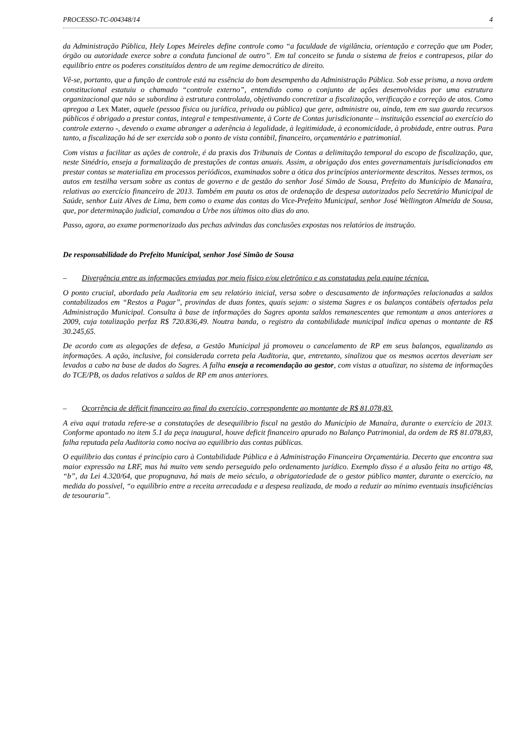PROCESSO-TC-004348/14 4
da Administração Pública, Hely Lopes Meireles define controle como “a faculdade de vigilância, orientação e correção que um Poder, órgão ou autoridade exerce sobre a conduta funcional de outro”. Em tal conceito se funda o sistema de freios e contrapesos, pilar do equilíbrio entre os poderes constituídos dentro de um regime democrático de direito.
Vê-se, portanto, que a função de controle está na essência do bom desempenho da Administração Pública. Sob esse prisma, a nova ordem constitucional estatuiu o chamado “controle externo”, entendido como o conjunto de ações desenvolvidas por uma estrutura organizacional que não se subordina à estrutura controlada, objetivando concretizar a fiscalização, verificação e correção de atos. Como apregoa a Lex Mater, aquele (pessoa física ou jurídica, privada ou pública) que gere, administre ou, ainda, tem em sua guarda recursos públicos é obrigado a prestar contas, integral e tempestivamente, à Corte de Contas jurisdicionante – instituição essencial ao exercício do controle externo -, devendo o exame abranger a aderência à legalidade, à legitimidade, à economicidade, à probidade, entre outras. Para tanto, a fiscalização há de ser exercida sob o ponto de vista contábil, financeiro, orçamentário e patrimonial.
Com vistas a facilitar as ações de controle, é da praxis dos Tribunais de Contas a delimitação temporal do escopo de fiscalização, que, neste Sinédrio, enseja a formalização de prestações de contas anuais. Assim, a obrigação dos entes governamentais jurisdicionados em prestar contas se materializa em processos periódicos, examinados sobre a ótica dos princípios anteriormente descritos. Nesses termos, os autos em testilha versam sobre as contas de governo e de gestão do senhor José Simão de Sousa, Prefeito do Município de Manaíra, relativas ao exercício financeiro de 2013. Também em pauta os atos de ordenação de despesa autorizados pelo Secretário Municipal de Saúde, senhor Luiz Alves de Lima, bem como o exame das contas do Vice-Prefeito Municipal, senhor José Wellington Almeida de Sousa, que, por determinação judicial, comandou a Urbe nos últimos oito dias do ano.
Passo, agora, ao exame pormenorizado das pechas advindas das conclusões expostas nos relatórios de instrução.
De responsabilidade do Prefeito Municipal, senhor José Simão de Sousa
– Divergência entre as informações enviadas por meio físico e/ou eletrônico e as constatadas pela equipe técnica.
O ponto crucial, abordado pela Auditoria em seu relatório inicial, versa sobre o descasamento de informações relacionadas a saldos contabilizados em “Restos a Pagar”, provindas de duas fontes, quais sejam: o sistema Sagres e os balanços contábeis ofertados pela Administração Municipal. Consulta à base de informações do Sagres aponta saldos remanescentes que remontam a anos anteriores a 2009, cuja totalização perfaz R$ 720.836,49. Noutra banda, o registro da contabilidade municipal indica apenas o montante de R$ 30.245,65.
De acordo com as alegações de defesa, a Gestão Municipal já promoveu o cancelamento de RP em seus balanços, equalizando as informações. A ação, inclusive, foi considerada correta pela Auditoria, que, entretanto, sinalizou que os mesmos acertos deveriam ser levados a cabo na base de dados do Sagres. A falha enseja a recomendação ao gestor, com vistas a atualizar, no sistema de informações do TCE/PB, os dados relativos a saldos de RP em anos anteriores.
– Ocorrência de déficit financeiro ao final do exercício, correspondente ao montante de R$ 81.078,83.
A eiva aqui tratada refere-se a constatações de desequilíbrio fiscal na gestão do Município de Manaíra, durante o exercício de 2013. Conforme apontado no item 5.1 da peça inaugural, houve deficit financeiro apurado no Balanço Patrimonial, da ordem de R$ 81.078,83, falha reputada pela Auditoria como nociva ao equilíbrio das contas públicas.
O equilíbrio das contas é princípio caro à Contabilidade Pública e à Administração Financeira Orçamentária. Decerto que encontra sua maior expressão na LRF, mas há muito vem sendo perseguido pelo ordenamento jurídico. Exemplo disso é a alusão feita no artigo 48, “b”, da Lei 4.320/64, que propugnava, há mais de meio século, a obrigatoriedade de o gestor público manter, durante o exercício, na medida do possível, “o equilíbrio entre a receita arrecadada e a despesa realizada, de modo a reduzir ao mínimo eventuais insuficiências de tesouraria”.